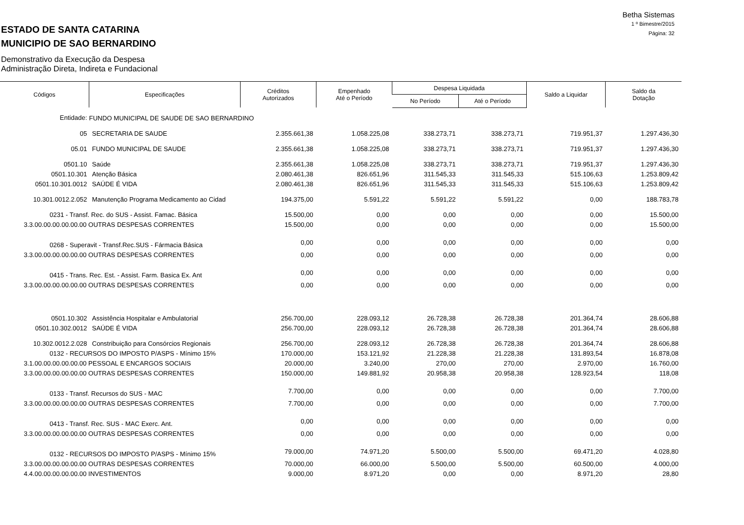ESTADO DE SANTA CATARINA
MUNICIPIO DE SAO BERNARDINO
Demonstrativo da Execução da Despesa
Administração Direta, Indireta e Fundacional
Betha Sistemas
1 º Bimestre/2015
Página: 32
| Códigos | Especificações | Créditos Autorizados | Empenhado Até o Período | Despesa Liquidada | | Saldo a Liquidar | Saldo da Dotação |
| --- | --- | --- | --- | --- | --- | --- | --- |
| | | | | No Período | Até o Período | | |
| Entidade: | FUNDO MUNICIPAL DE SAUDE DE SAO BERNARDINO | | | | | | |
| 05 | SECRETARIA DE SAUDE | 2.355.661,38 | 1.058.225,08 | 338.273,71 | 338.273,71 | 719.951,37 | 1.297.436,30 |
| 05.01 | FUNDO MUNICIPAL DE SAUDE | 2.355.661,38 | 1.058.225,08 | 338.273,71 | 338.273,71 | 719.951,37 | 1.297.436,30 |
| 0501.10 | Saúde | 2.355.661,38 | 1.058.225,08 | 338.273,71 | 338.273,71 | 719.951,37 | 1.297.436,30 |
| 0501.10.301 | Atenção Básica | 2.080.461,38 | 826.651,96 | 311.545,33 | 311.545,33 | 515.106,63 | 1.253.809,42 |
| 0501.10.301.0012 | SAÚDE É VIDA | 2.080.461,38 | 826.651,96 | 311.545,33 | 311.545,33 | 515.106,63 | 1.253.809,42 |
| 10.301.0012.2.052 | Manutenção Programa Medicamento ao Cidad | 194.375,00 | 5.591,22 | 5.591,22 | 5.591,22 | 0,00 | 188.783,78 |
| 0231 - Transf. Rec. do SUS - Assist. Famac. Básica | | 15.500,00 | 0,00 | 0,00 | 0,00 | 0,00 | 15.500,00 |
| 3.3.00.00.00.00.00.00 OUTRAS DESPESAS CORRENTES | | 15.500,00 | 0,00 | 0,00 | 0,00 | 0,00 | 15.500,00 |
| 0268 - Superavit - Transf.Rec.SUS - Fármacia Básica | | 0,00 | 0,00 | 0,00 | 0,00 | 0,00 | 0,00 |
| 3.3.00.00.00.00.00.00 OUTRAS DESPESAS CORRENTES | | 0,00 | 0,00 | 0,00 | 0,00 | 0,00 | 0,00 |
| 0415 - Trans. Rec. Est. - Assist. Farm. Basica Ex. Ant | | 0,00 | 0,00 | 0,00 | 0,00 | 0,00 | 0,00 |
| 3.3.00.00.00.00.00.00 OUTRAS DESPESAS CORRENTES | | 0,00 | 0,00 | 0,00 | 0,00 | 0,00 | 0,00 |
| 0501.10.302 | Assistência Hospitalar e Ambulatorial | 256.700,00 | 228.093,12 | 26.728,38 | 26.728,38 | 201.364,74 | 28.606,88 |
| 0501.10.302.0012 | SAÚDE É VIDA | 256.700,00 | 228.093,12 | 26.728,38 | 26.728,38 | 201.364,74 | 28.606,88 |
| 10.302.0012.2.028 | Constribuição para Consórcios Regionais | 256.700,00 | 228.093,12 | 26.728,38 | 26.728,38 | 201.364,74 | 28.606,88 |
| 0132 - RECURSOS DO IMPOSTO P/ASPS - Mínimo 15% | | 170.000,00 | 153.121,92 | 21.228,38 | 21.228,38 | 131.893,54 | 16.878,08 |
| 3.1.00.00.00.00.00.00 PESSOAL E ENCARGOS SOCIAIS | | 20.000,00 | 3.240,00 | 270,00 | 270,00 | 2.970,00 | 16.760,00 |
| 3.3.00.00.00.00.00.00 OUTRAS DESPESAS CORRENTES | | 150.000,00 | 149.881,92 | 20.958,38 | 20.958,38 | 128.923,54 | 118,08 |
| 0133 - Transf. Recursos do SUS - MAC | | 7.700,00 | 0,00 | 0,00 | 0,00 | 0,00 | 7.700,00 |
| 3.3.00.00.00.00.00.00 OUTRAS DESPESAS CORRENTES | | 7.700,00 | 0,00 | 0,00 | 0,00 | 0,00 | 7.700,00 |
| 0413 - Transf. Rec. SUS - MAC Exerc. Ant. | | 0,00 | 0,00 | 0,00 | 0,00 | 0,00 | 0,00 |
| 3.3.00.00.00.00.00.00 OUTRAS DESPESAS CORRENTES | | 0,00 | 0,00 | 0,00 | 0,00 | 0,00 | 0,00 |
| 0132 - RECURSOS DO IMPOSTO P/ASPS - Mínimo 15% | | 79.000,00 | 74.971,20 | 5.500,00 | 5.500,00 | 69.471,20 | 4.028,80 |
| 3.3.00.00.00.00.00.00 OUTRAS DESPESAS CORRENTES | | 70.000,00 | 66.000,00 | 5.500,00 | 5.500,00 | 60.500,00 | 4.000,00 |
| 4.4.00.00.00.00.00.00 INVESTIMENTOS | | 9.000,00 | 8.971,20 | 0,00 | 0,00 | 8.971,20 | 28,80 |